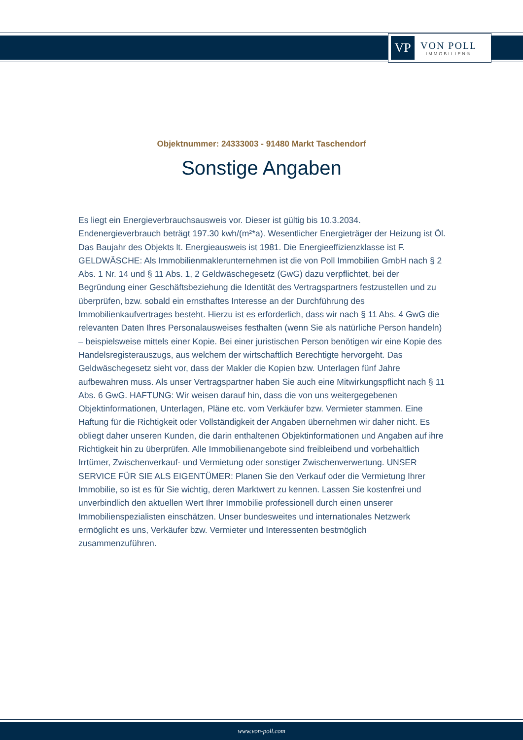VP
VON POLL
IMMOBILIEN®
Objektnummer: 24333003 - 91480 Markt Taschendorf
Sonstige Angaben
Es liegt ein Energieverbrauchsausweis vor. Dieser ist gültig bis 10.3.2034. Endenergieverbrauch beträgt 197.30 kwh/(m²*a). Wesentlicher Energieträger der Heizung ist Öl. Das Baujahr des Objekts lt. Energieausweis ist 1981. Die Energieeffizienzklasse ist F. GELDWÄSCHE: Als Immobilienmaklerunternehmen ist die von Poll Immobilien GmbH nach § 2 Abs. 1 Nr. 14 und § 11 Abs. 1, 2 Geldwäschegesetz (GwG) dazu verpflichtet, bei der Begründung einer Geschäftsbeziehung die Identität des Vertragspartners festzustellen und zu überprüfen, bzw. sobald ein ernsthaftes Interesse an der Durchführung des Immobilienkaufvertrages besteht. Hierzu ist es erforderlich, dass wir nach § 11 Abs. 4 GwG die relevanten Daten Ihres Personalausweises festhalten (wenn Sie als natürliche Person handeln) – beispielsweise mittels einer Kopie. Bei einer juristischen Person benötigen wir eine Kopie des Handelsregisterauszugs, aus welchem der wirtschaftlich Berechtigte hervorgeht. Das Geldwäschegesetz sieht vor, dass der Makler die Kopien bzw. Unterlagen fünf Jahre aufbewahren muss. Als unser Vertragspartner haben Sie auch eine Mitwirkungspflicht nach § 11 Abs. 6 GwG. HAFTUNG: Wir weisen darauf hin, dass die von uns weitergegebenen Objektinformationen, Unterlagen, Pläne etc. vom Verkäufer bzw. Vermieter stammen. Eine Haftung für die Richtigkeit oder Vollständigkeit der Angaben übernehmen wir daher nicht. Es obliegt daher unseren Kunden, die darin enthaltenen Objektinformationen und Angaben auf ihre Richtigkeit hin zu überprüfen. Alle Immobilienangebote sind freibleibend und vorbehaltlich Irrtümer, Zwischenverkauf- und Vermietung oder sonstiger Zwischenverwertung. UNSER SERVICE FÜR SIE ALS EIGENTÜMER: Planen Sie den Verkauf oder die Vermietung Ihrer Immobilie, so ist es für Sie wichtig, deren Marktwert zu kennen. Lassen Sie kostenfrei und unverbindlich den aktuellen Wert Ihrer Immobilie professionell durch einen unserer Immobilienspezialisten einschätzen. Unser bundesweites und internationales Netzwerk ermöglicht es uns, Verkäufer bzw. Vermieter und Interessenten bestmöglich zusammenzuführen.
www.von-poll.com